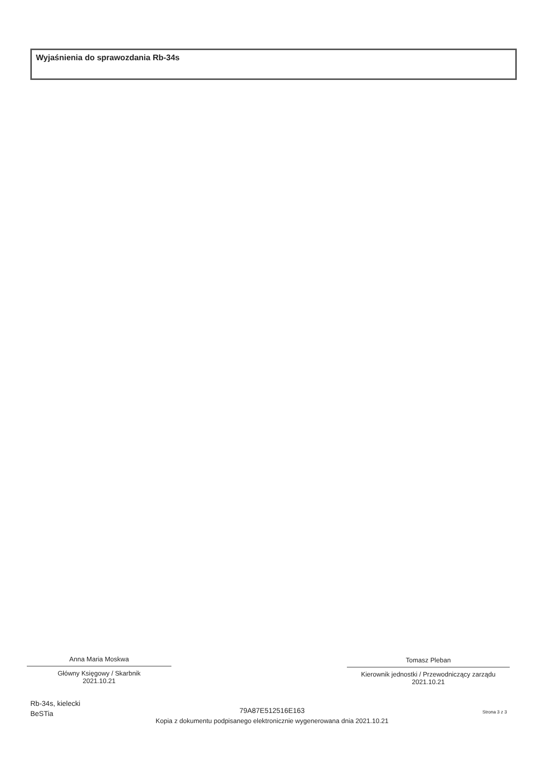Wyjaśnienia do sprawozdania Rb-34s
Anna Maria Moskwa
Główny Księgowy / Skarbnik
2021.10.21
Tomasz Pleban
Kierownik jednostki / Przewodniczący zarządu
2021.10.21
Rb-34s, kielecki
BeSTia
79A87E512516E163
Kopia z dokumentu podpisanego elektronicznie wygenerowana dnia 2021.10.21
Strona 3 z 3